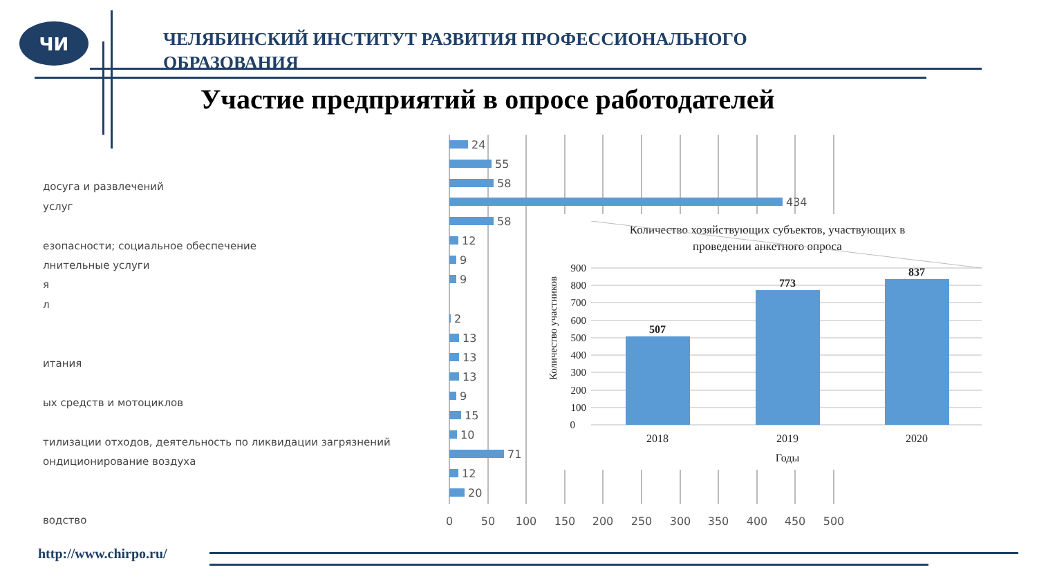ЧИ
ЧЕЛЯБИНСКИЙ ИНСТИТУТ РАЗВИТИЯ ПРОФЕССИОНАЛЬНОГО ОБРАЗОВАНИЯ
Участие предприятий в опросе работодателей
досуга и развлечений
услуг
езопасности; социальное обеспечение
лнительные услуги
я
л
итания
ых средств и мотоциклов
тилизации отходов, деятельность по ликвидации загрязнений
ондиционирование воздуха
водство
24
55
58
434
58
12
9
9
2
13
13
13
9
15
10
71
12
20
0
50
100
150
200
250
300
350
400
450
500
Количество хозяйствующих субъектов, участвующих в
проведении анкетного опроса
Количество участников
900
800
700
600
500
400
300
200
100
0
507
773
837
2018
2019
2020
Годы
http://www.chirpo.ru/